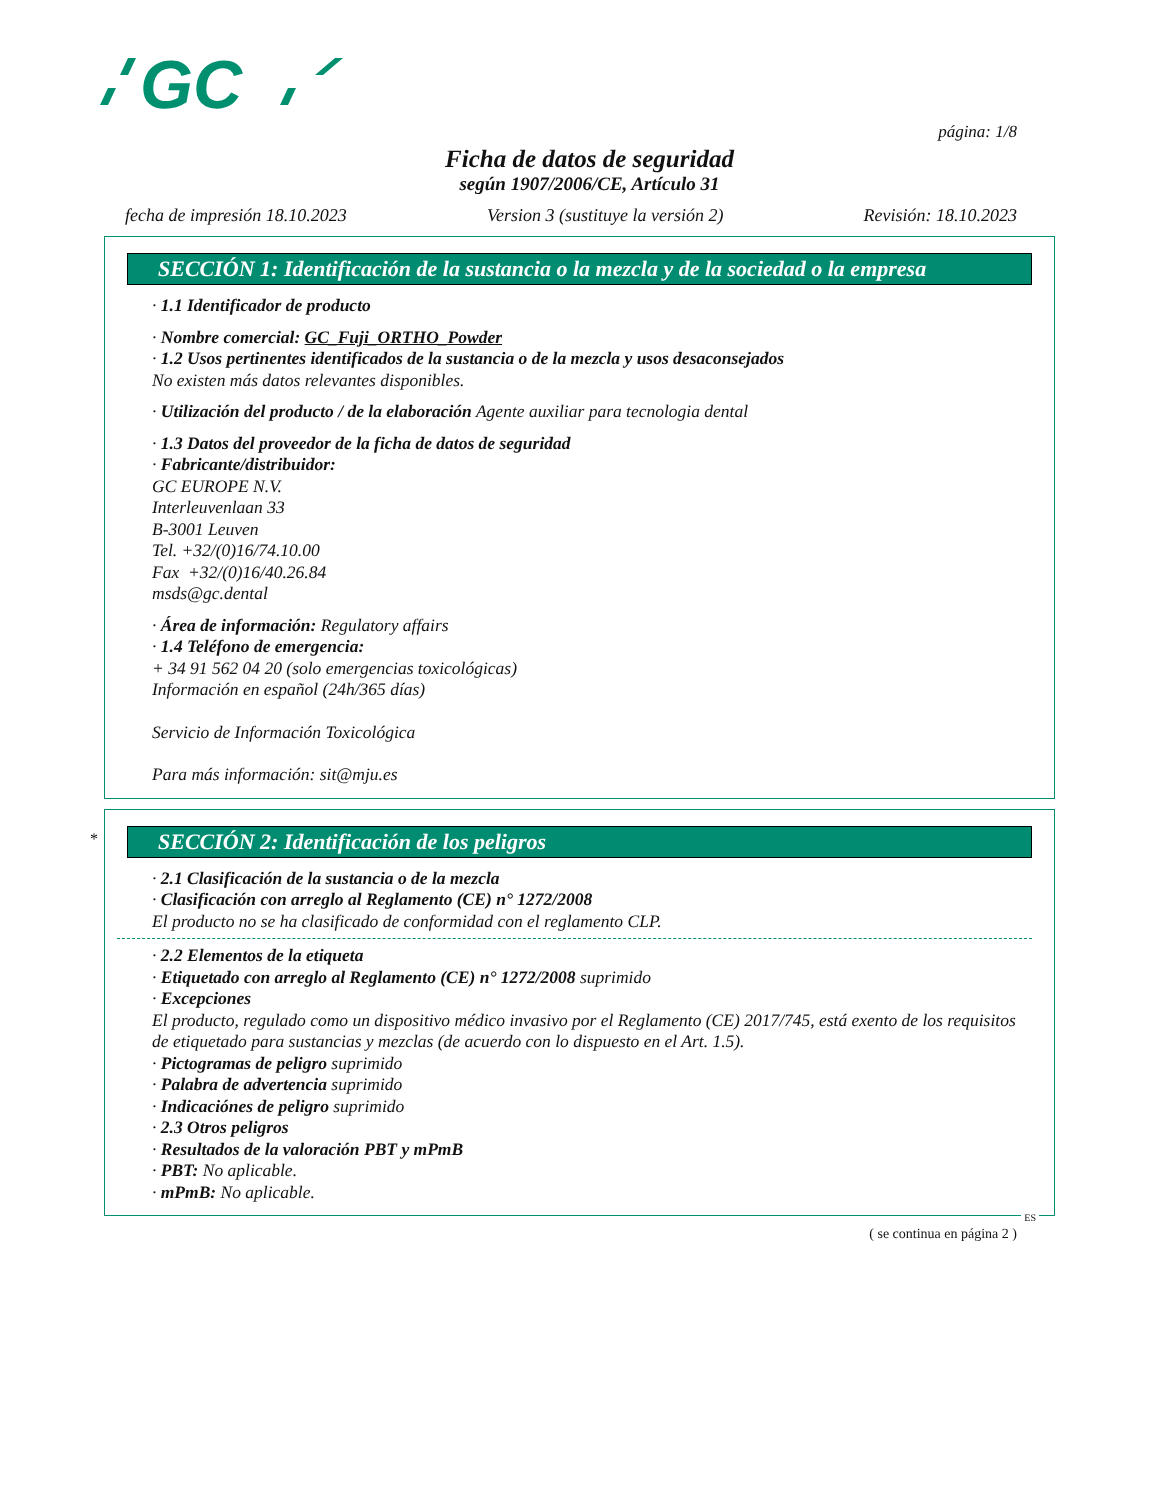GC
página: 1/8
Ficha de datos de seguridad
según 1907/2006/CE, Artículo 31
fecha de impresión 18.10.2023 Version 3 (sustituye la versión 2) Revisión: 18.10.2023
SECCIÓN 1: Identificación de la sustancia o la mezcla y de la sociedad o la empresa
· 1.1 Identificador de producto
· Nombre comercial: GC_Fuji_ORTHO_Powder
· 1.2 Usos pertinentes identificados de la sustancia o de la mezcla y usos desaconsejados
No existen más datos relevantes disponibles.
· Utilización del producto / de la elaboración Agente auxiliar para tecnologia dental
· 1.3 Datos del proveedor de la ficha de datos de seguridad
· Fabricante/distribuidor:
GC EUROPE N.V.
Interleuvenlaan 33
B-3001 Leuven
Tel. +32/(0)16/74.10.00
Fax +32/(0)16/40.26.84
msds@gc.dental
· Área de información: Regulatory affairs
· 1.4 Teléfono de emergencia:
+ 34 91 562 04 20 (solo emergencias toxicológicas)
Información en español (24h/365 días)
Servicio de Información Toxicológica
Para más información: sit@mju.es
*
SECCIÓN 2: Identificación de los peligros
· 2.1 Clasificación de la sustancia o de la mezcla
· Clasificación con arreglo al Reglamento (CE) n° 1272/2008
El producto no se ha clasificado de conformidad con el reglamento CLP.
· 2.2 Elementos de la etiqueta
· Etiquetado con arreglo al Reglamento (CE) n° 1272/2008 suprimido
· Excepciones
El producto, regulado como un dispositivo médico invasivo por el Reglamento (CE) 2017/745, está exento de los requisitos de etiquetado para sustancias y mezclas (de acuerdo con lo dispuesto en el Art. 1.5).
· Pictogramas de peligro suprimido
· Palabra de advertencia suprimido
· Indicaciónes de peligro suprimido
· 2.3 Otros peligros
· Resultados de la valoración PBT y mPmB
· PBT: No aplicable.
· mPmB: No aplicable.
ES
( se continua en página 2 )